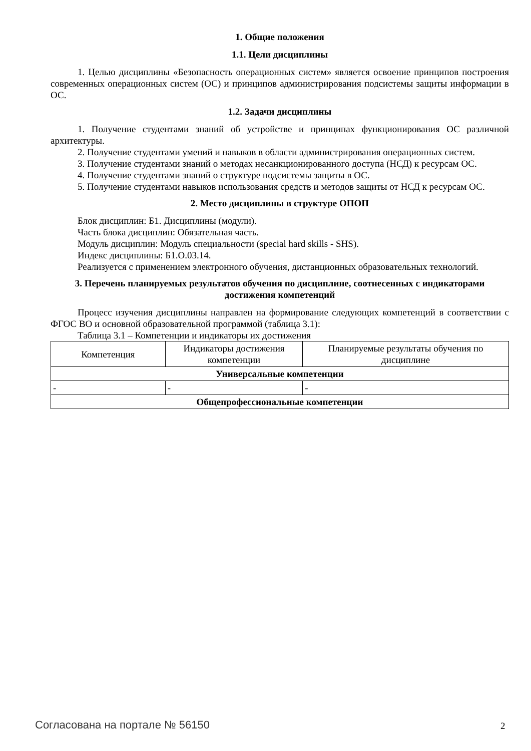1. Общие положения
1.1. Цели дисциплины
1. Целью дисциплины «Безопасность операционных систем» является освоение принципов построения современных операционных систем (ОС) и принципов администрирования подсистемы защиты информации в ОС.
1.2. Задачи дисциплины
1. Получение студентами знаний об устройстве и принципах функционирования ОС различной архитектуры.
2. Получение студентами умений и навыков в области администрирования операционных систем.
3. Получение студентами знаний о методах несанкционированного доступа (НСД) к ресурсам ОС.
4. Получение студентами знаний о структуре подсистемы защиты в ОС.
5. Получение студентами навыков использования средств и методов защиты от НСД к ресурсам ОС.
2. Место дисциплины в структуре ОПОП
Блок дисциплин: Б1. Дисциплины (модули).
Часть блока дисциплин: Обязательная часть.
Модуль дисциплин: Модуль специальности (special hard skills - SHS).
Индекс дисциплины: Б1.О.03.14.
Реализуется с применением электронного обучения, дистанционных образовательных технологий.
3. Перечень планируемых результатов обучения по дисциплине, соотнесенных с индикаторами достижения компетенций
Процесс изучения дисциплины направлен на формирование следующих компетенций в соответствии с ФГОС ВО и основной образовательной программой (таблица 3.1):
Таблица 3.1 – Компетенции и индикаторы их достижения
| Компетенция | Индикаторы достижения компетенции | Планируемые результаты обучения по дисциплине |
| --- | --- | --- |
| Универсальные компетенции | | |
| - | - | - |
| Общепрофессиональные компетенции | | |
Согласована на портале № 56150 2